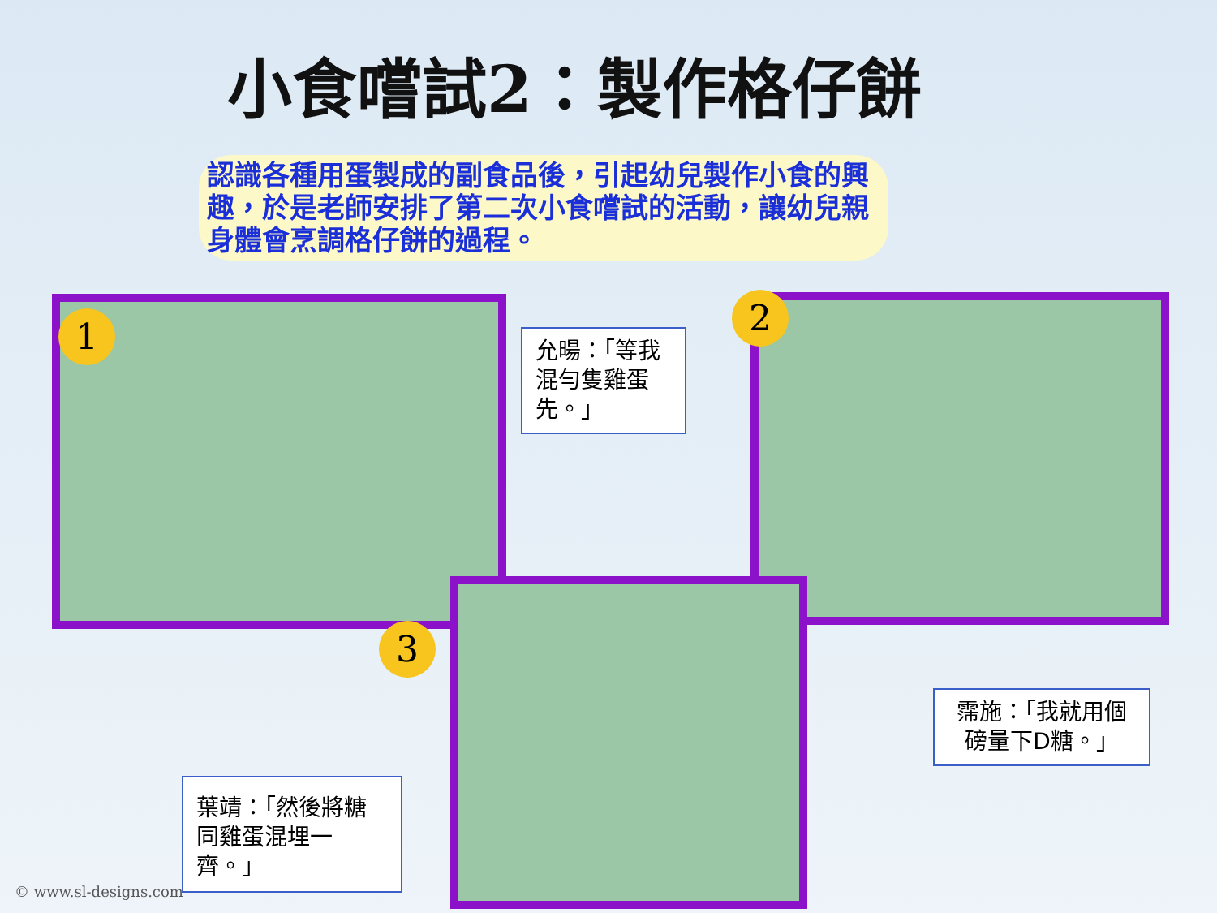小食嚐試2：製作格仔餅
認識各種用蛋製成的副食品後，引起幼兒製作小食的興趣，於是老師安排了第二次小食嚐試的活動，讓幼兒親身體會烹調格仔餅的過程。
1
允暘：「等我混勻隻雞蛋先。」
2
3
霈施：「我就用個磅量下D糖。」
葉靖：「然後將糖同雞蛋混埋一齊。」
© www.sl-designs.com